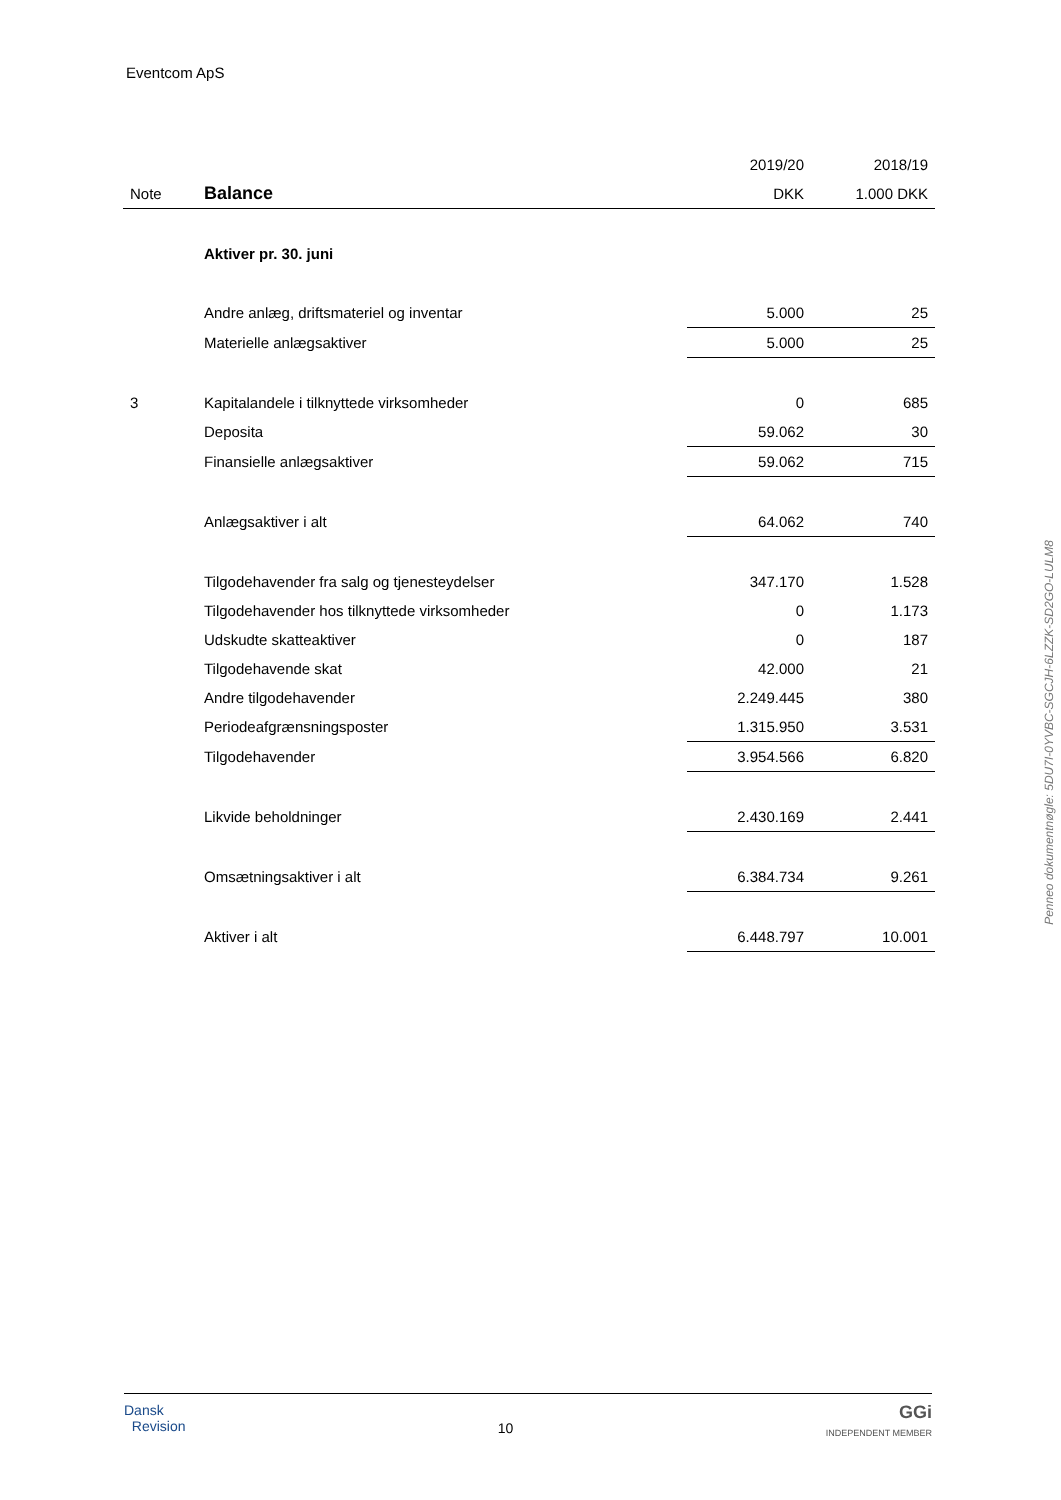Eventcom ApS
| | | 2019/20 | 2018/19 |
| Note | Balance | DKK | 1.000 DKK |
| | Aktiver pr. 30. juni | | |
| | Andre anlæg, driftsmateriel og inventar | 5.000 | 25 |
| | Materielle anlægsaktiver | 5.000 | 25 |
| 3 | Kapitalandele i tilknyttede virksomheder | 0 | 685 |
| | Deposita | 59.062 | 30 |
| | Finansielle anlægsaktiver | 59.062 | 715 |
| | Anlægsaktiver i alt | 64.062 | 740 |
| | Tilgodehavender fra salg og tjenesteydelser | 347.170 | 1.528 |
| | Tilgodehavender hos tilknyttede virksomheder | 0 | 1.173 |
| | Udskudte skatteaktiver | 0 | 187 |
| | Tilgodehavende skat | 42.000 | 21 |
| | Andre tilgodehavender | 2.249.445 | 380 |
| | Periodeafgrænsningsposter | 1.315.950 | 3.531 |
| | Tilgodehavender | 3.954.566 | 6.820 |
| | Likvide beholdninger | 2.430.169 | 2.441 |
| | Omsætningsaktiver i alt | 6.384.734 | 9.261 |
| | Aktiver i alt | 6.448.797 | 10.001 |
Penneo dokumentnøgle: 5DU7I-0YVBC-SGCJH-6LZZK-SD2GO-LULM8
Dansk
Revision
10
GGi
INDEPENDENT MEMBER